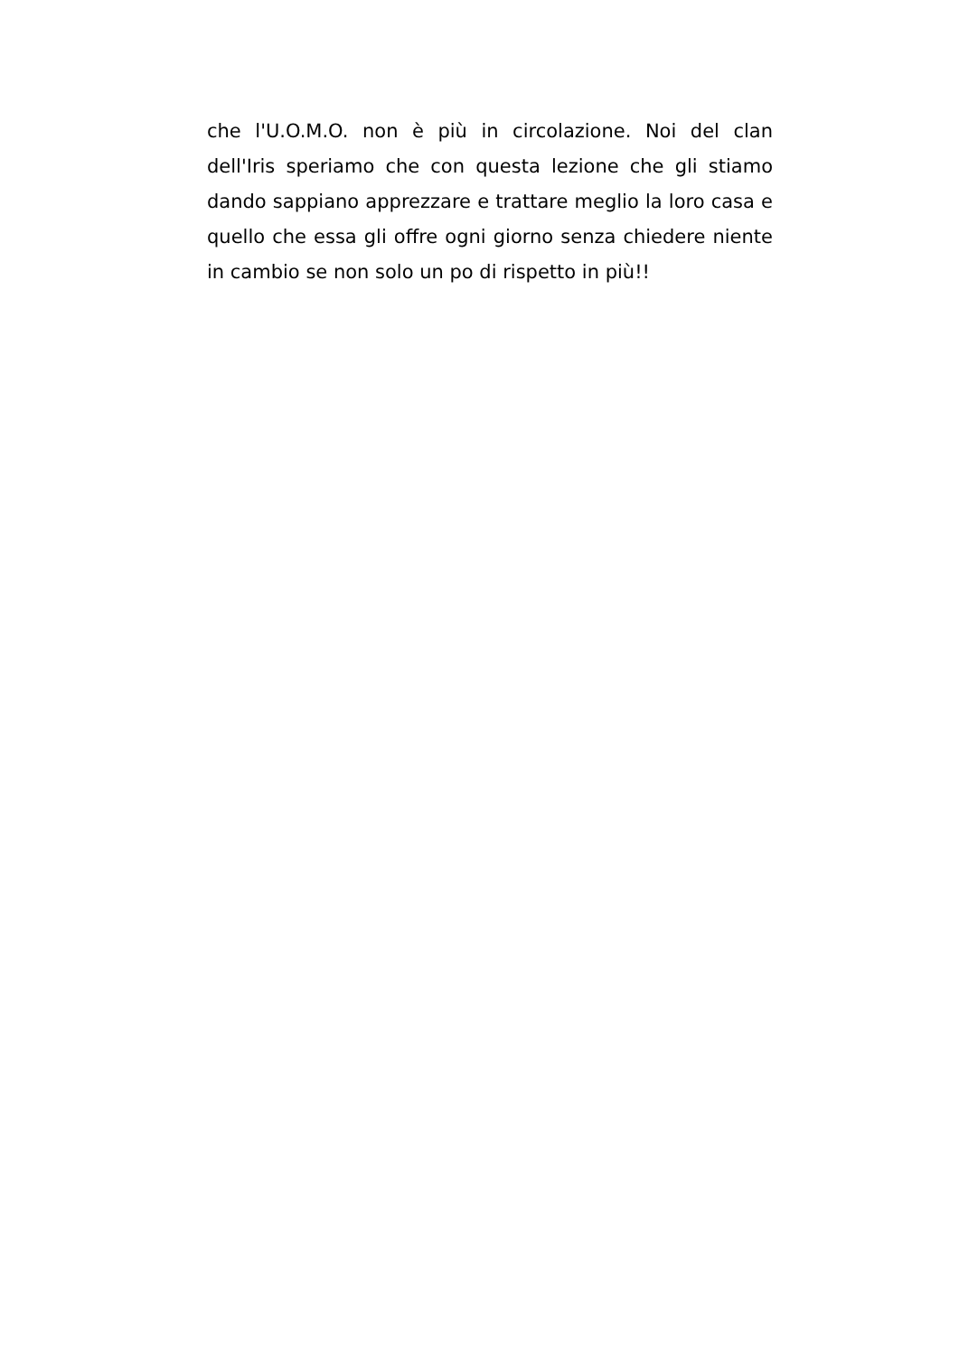che l'U.O.M.O. non è più in circolazione. Noi del clan dell'Iris speriamo che con questa lezione che gli stiamo dando sappiano apprezzare e trattare meglio la loro casa e quello che essa gli offre ogni giorno senza chiedere niente in cambio se non solo un po di rispetto in più!!